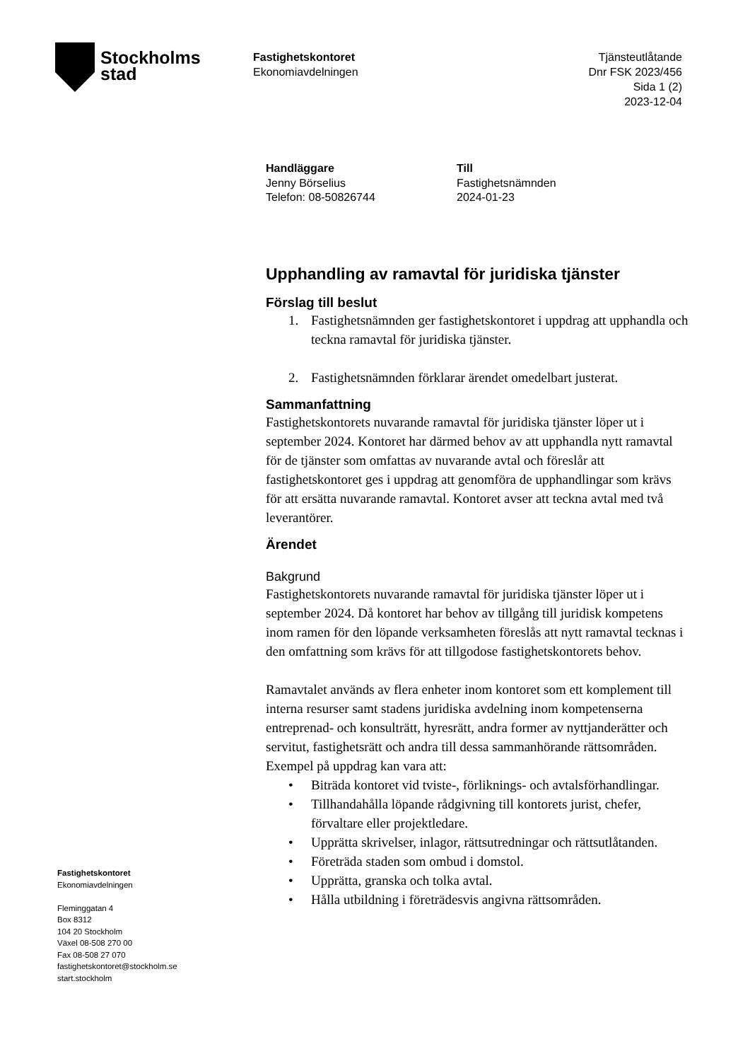Stockholms
stad
Fastighetskontoret
Ekonomiavdelningen
Tjänsteutlåtande
Dnr FSK 2023/456
Sida 1 (2)
2023-12-04
Handläggare
Jenny Börselius
Telefon: 08-50826744
Till
Fastighetsnämnden
2024-01-23
Upphandling av ramavtal för juridiska tjänster
Förslag till beslut
1. Fastighetsnämnden ger fastighetskontoret i uppdrag att upphandla och teckna ramavtal för juridiska tjänster.
2. Fastighetsnämnden förklarar ärendet omedelbart justerat.
Sammanfattning
Fastighetskontorets nuvarande ramavtal för juridiska tjänster löper ut i september 2024. Kontoret har därmed behov av att upphandla nytt ramavtal för de tjänster som omfattas av nuvarande avtal och föreslår att fastighetskontoret ges i uppdrag att genomföra de upphandlingar som krävs för att ersätta nuvarande ramavtal. Kontoret avser att teckna avtal med två leverantörer.
Ärendet
Bakgrund
Fastighetskontorets nuvarande ramavtal för juridiska tjänster löper ut i september 2024. Då kontoret har behov av tillgång till juridisk kompetens inom ramen för den löpande verksamheten föreslås att nytt ramavtal tecknas i den omfattning som krävs för att tillgodose fastighetskontorets behov.
Ramavtalet används av flera enheter inom kontoret som ett komplement till interna resurser samt stadens juridiska avdelning inom kompetenserna entreprenad- och konsulträtt, hyresrätt, andra former av nyttjanderätter och servitut, fastighetsrätt och andra till dessa sammanhörande rättsområden. Exempel på uppdrag kan vara att:
• Biträda kontoret vid tviste-, förliknings- och avtalsförhandlingar.
• Tillhandahålla löpande rådgivning till kontorets jurist, chefer, förvaltare eller projektledare.
• Upprätta skrivelser, inlagor, rättsutredningar och rättsutlåtanden.
• Företräda staden som ombud i domstol.
• Upprätta, granska och tolka avtal.
• Hålla utbildning i företrädesvis angivna rättsområden.
Fastighetskontoret
Ekonomiavdelningen
Fleminggatan 4
Box 8312
104 20 Stockholm
Växel 08-508 270 00
Fax 08-508 27 070
fastighetskontoret@stockholm.se
start.stockholm